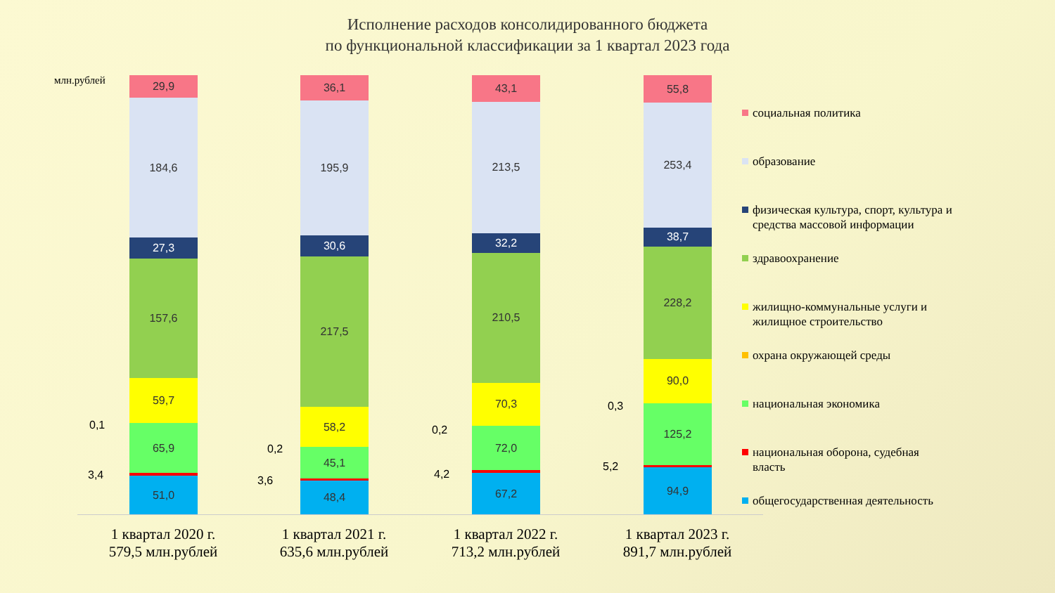Исполнение расходов консолидированного бюджета
по функциональной классификации за 1 квартал 2023 года
млн.рублей
29,9
184,6
27,3
157,6
59,7
65,9
51,0
36,1
195,9
30,6
217,5
58,2
45,1
48,4
43,1
213,5
32,2
210,5
70,3
72,0
67,2
55,8
253,4
38,7
228,2
90,0
125,2
94,9
0,1
3,4
0,2
3,6
0,2
4,2
0,3
5,2
1 квартал 2020 г.
579,5 млн.рублей
1 квартал 2021 г.
635,6 млн.рублей
1 квартал 2022 г.
713,2 млн.рублей
1 квартал 2023 г.
891,7 млн.рублей
социальная политика
образование
физическая культура, спорт, культура и средства массовой информации
здравоохранение
жилищно-коммунальные услуги и жилищное строительство
охрана окружающей среды
национальная экономика
национальная оборона, судебная власть
общегосударственная деятельность